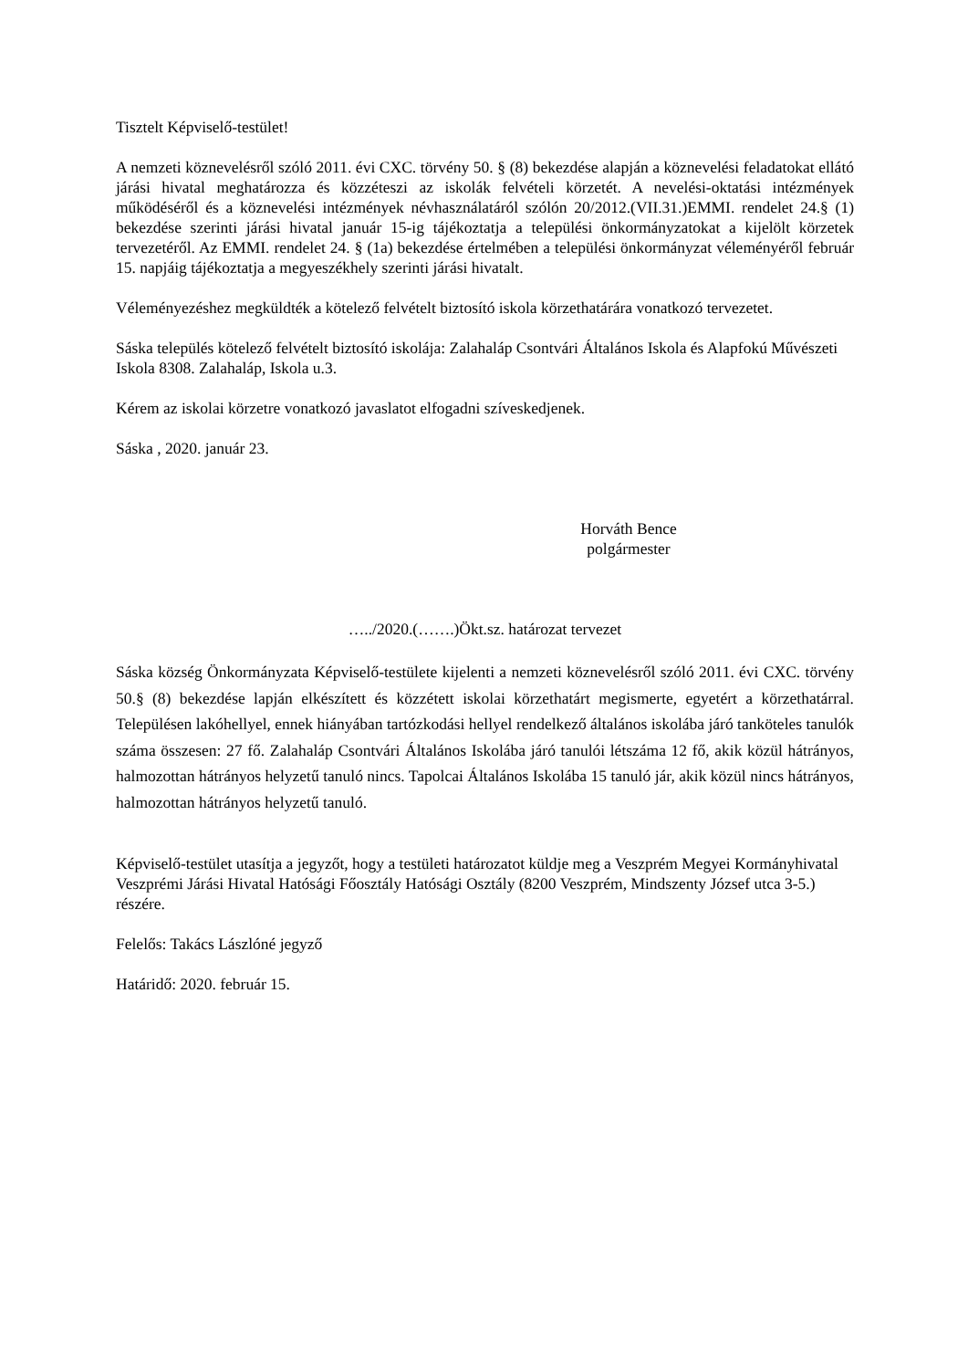Tisztelt Képviselő-testület!
A nemzeti köznevelésről szóló 2011. évi CXC. törvény 50. § (8) bekezdése alapján a köznevelési feladatokat ellátó járási hivatal meghatározza és közzéteszi az iskolák felvételi körzetét. A nevelési-oktatási intézmények működéséről és a köznevelési intézmények névhasználatáról szólón 20/2012.(VII.31.)EMMI. rendelet 24.§ (1) bekezdése szerinti járási hivatal január 15-ig tájékoztatja a települési önkormányzatokat a kijelölt körzetek tervezetéről. Az EMMI. rendelet 24. § (1a) bekezdése értelmében a települési önkormányzat véleményéről február 15. napjáig tájékoztatja a megyeszékhely szerinti járási hivatalt.
Véleményezéshez megküldték a kötelező felvételt biztosító iskola körzethatárára vonatkozó tervezetet.
Sáska település kötelező felvételt biztosító iskolája: Zalahaláp Csontvári Általános Iskola és Alapfokú Művészeti Iskola 8308. Zalahaláp, Iskola u.3.
Kérem az iskolai körzetre vonatkozó javaslatot elfogadni szíveskedjenek.
Sáska , 2020. január 23.
Horváth Bence
polgármester
…../2020.(…….)Ökt.sz. határozat tervezet
Sáska község Önkormányzata Képviselő-testülete kijelenti a nemzeti köznevelésről szóló 2011. évi CXC. törvény 50.§ (8) bekezdése lapján elkészített és közzétett iskolai körzethatárt megismerte, egyetért a körzethatárral. Településen lakóhellyel, ennek hiányában tartózkodási hellyel rendelkező általános iskolába járó tanköteles tanulók száma összesen: 27 fő. Zalahaláp Csontvári Általános Iskolába járó tanulói létszáma 12 fő, akik közül hátrányos, halmozottan hátrányos helyzetű tanuló nincs. Tapolcai Általános Iskolába 15 tanuló jár, akik közül nincs hátrányos, halmozottan hátrányos helyzetű tanuló.
Képviselő-testület utasítja a jegyzőt, hogy a testületi határozatot küldje meg a Veszprém Megyei Kormányhivatal Veszprémi Járási Hivatal Hatósági Főosztály Hatósági Osztály (8200 Veszprém, Mindszenty József utca 3-5.) részére.
Felelős: Takács Lászlóné jegyző
Határidő: 2020. február 15.